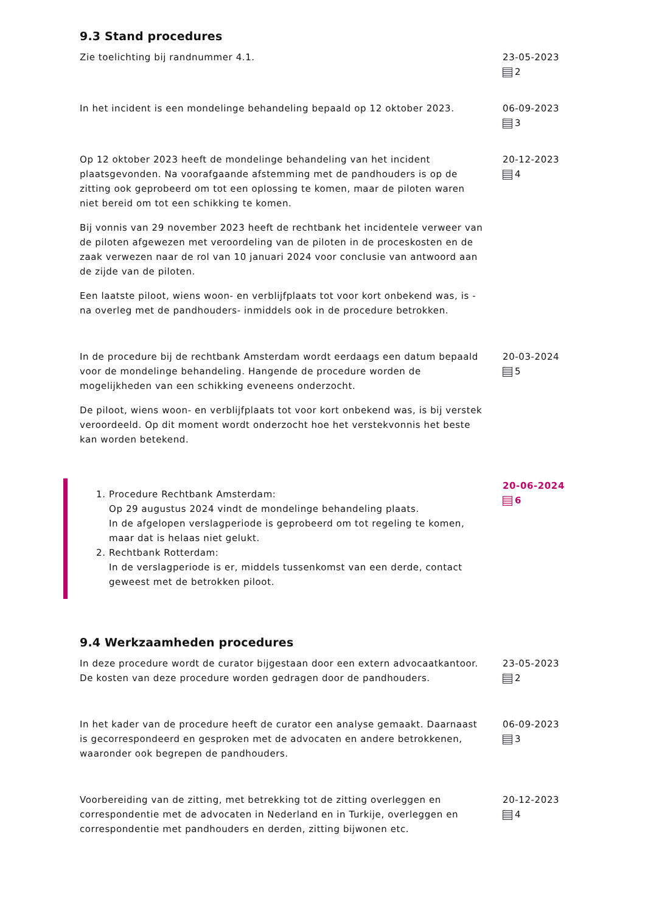9.3 Stand procedures
Zie toelichting bij randnummer 4.1. 23-05-2023
2
In het incident is een mondelinge behandeling bepaald op 12 oktober 2023.
06-09-2023
3
Op 12 oktober 2023 heeft de mondelinge behandeling van het incident plaatsgevonden. Na voorafgaande afstemming met de pandhouders is op de zitting ook geprobeerd om tot een oplossing te komen, maar de piloten waren niet bereid om tot een schikking te komen.
Bij vonnis van 29 november 2023 heeft de rechtbank het incidentele verweer van de piloten afgewezen met veroordeling van de piloten in de proceskosten en de zaak verwezen naar de rol van 10 januari 2024 voor conclusie van antwoord aan de zijde van de piloten.
Een laatste piloot, wiens woon- en verblijfplaats tot voor kort onbekend was, is -na overleg met de pandhouders- inmiddels ook in de procedure betrokken.
20-12-2023
4
In de procedure bij de rechtbank Amsterdam wordt eerdaags een datum bepaald voor de mondelinge behandeling. Hangende de procedure worden de mogelijkheden van een schikking eveneens onderzocht.
De piloot, wiens woon- en verblijfplaats tot voor kort onbekend was, is bij verstek veroordeeld. Op dit moment wordt onderzocht hoe het verstekvonnis het beste kan worden betekend.
20-03-2024
5
1. Procedure Rechtbank Amsterdam:
Op 29 augustus 2024 vindt de mondelinge behandeling plaats.
In de afgelopen verslagperiode is geprobeerd om tot regeling te komen, maar dat is helaas niet gelukt.
2. Rechtbank Rotterdam:
In de verslagperiode is er, middels tussenkomst van een derde, contact geweest met de betrokken piloot.
20-06-2024
6
9.4 Werkzaamheden procedures
In deze procedure wordt de curator bijgestaan door een extern advocaatkantoor. De kosten van deze procedure worden gedragen door de pandhouders.
23-05-2023
2
In het kader van de procedure heeft de curator een analyse gemaakt. Daarnaast is gecorrespondeerd en gesproken met de advocaten en andere betrokkenen, waaronder ook begrepen de pandhouders.
06-09-2023
3
Voorbereiding van de zitting, met betrekking tot de zitting overleggen en correspondentie met de advocaten in Nederland en in Turkije, overleggen en correspondentie met pandhouders en derden, zitting bijwonen etc.
20-12-2023
4